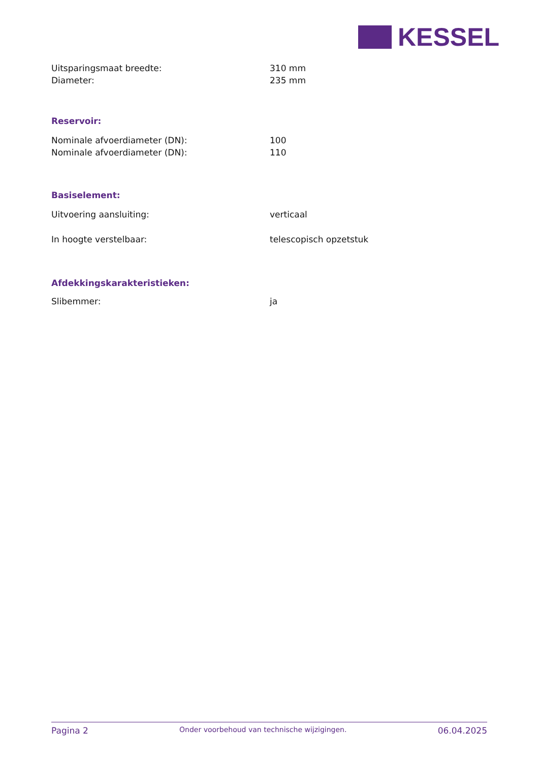KESSEL
| Uitsparingsmaat breedte: | 310 mm |
| Diameter: | 235 mm |
Reservoir:
| Nominale afvoerdiameter (DN): | 100 |
| Nominale afvoerdiameter (DN): | 110 |
Basiselement:
| Uitvoering aansluiting: | verticaal |
| In hoogte verstelbaar: | telescopisch opzetstuk |
Afdekkingskarakteristieken:
| Slibemmer: | ja |
Pagina 2 Onder voorbehoud van technische wijzigingen. 06.04.2025